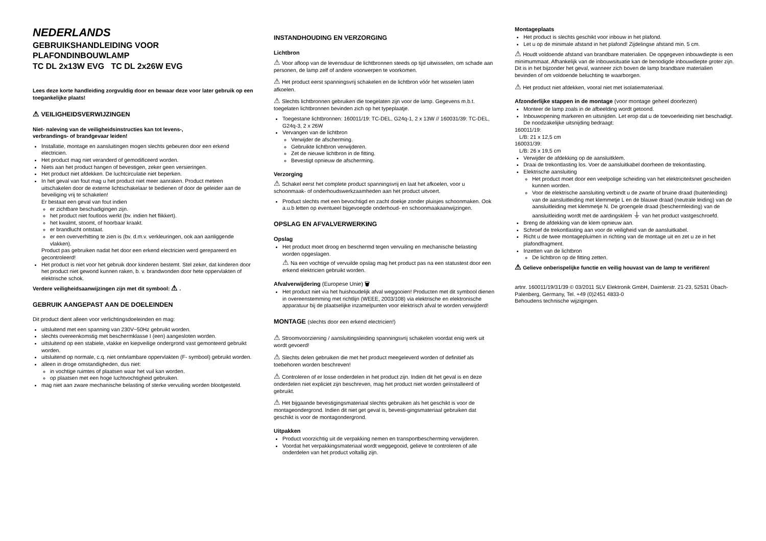NEDERLANDS
GEBRUIKSHANDLEIDING VOOR
PLAFONDINBOUWLAMP
TC DL 2x13W EVG TC DL 2x26W EVG
Lees deze korte handleiding zorgvuldig door en bewaar deze voor later gebruik op een toegankelijke plaats!
⚠ VEILIGHEIDSVERWIJZINGEN
Niet- naleving van de veiligheidsinstructies kan tot levens-,
verbrandings- of brandgevaar leiden!
Installatie, montage en aansluitingen mogen slechts gebeuren door een erkend electricien.
Het product mag niet veranderd of gemodificeerd worden.
Niets aan het product hangen of bevestigen, zeker geen versieringen.
Het product niet afdekken. De luchtcirculatie niet beperken.
In het geval van fout mag u het product niet meer aanraken. Product meteen uitschakelen door de externe lichtschakelaar te bedienen of door de geleider aan de beveiliging vrij te schakelen!
Er bestaat een geval van fout indien
er zichtbare beschadigingen zijn.
het product niet foutloos werkt (bv. indien het flikkert).
het kwalmt, stoomt, of hoorbaar kraakt.
er brandlucht ontstaat.
er een oververhitting te zien is (bv. d.m.v. verkleuringen, ook aan aanliggende vlakken).
Product pas gebruiken nadat het door een erkend electricien werd gerepareerd en gecontroleerd!
Het product is niet voor het gebruik door kinderen bestemt. Stel zeker, dat kinderen door het product niet gewond kunnen raken, b. v. brandwonden door hete oppervlakten of elektrische schok.
Verdere veiligheidsaanwijzingen zijn met dit symbool: ⚠ .
GEBRUIK AANGEPAST AAN DE DOELEINDEN
Dit product dient alleen voor verlichtingsdoeleinden en mag:
uitsluitend met een spanning van 230V~50Hz gebruikt worden.
slechts overeenkomstig met beschermklasse I (een) aangesloten worden.
uitsluitend op een stabiele, vlakke en kiepveilige ondergrond vast gemonteerd gebruikt worden.
uitsluitend op normale, c.q. niet ontvlambare oppervlakten (F- symbool) gebruikt worden.
alleen in droge omstandigheden, dus niet:
in vochtige ruimtes of plaatsen waar het vuil kan worden.
op plaatsen met een hoge luchtvochtigheid gebruiken.
mag niet aan zware mechanische belasting of sterke vervuiling worden blootgesteld.
INSTANDHOUDING EN VERZORGING
Lichtbron
⚠ Voor afloop van de levensduur de lichtbronnen steeds op tijd uitwisselen, om schade aan personen, de lamp zelf of andere voorwerpen te voorkomen.
⚠ Het product eerst spanningsvrij schakelen en de lichtbron vóór het wisselen laten afkoelen.
⚠ Slechts lichtbronnen gebruiken die toegelaten zijn voor de lamp. Gegevens m.b.t. toegelaten lichtbronnen bevinden zich op het typeplaatje.
Toegestane lichtbronnen: 160011/19: TC-DEL, G24q-1, 2 x 13W // 160031/39: TC-DEL, G24q-3, 2 x 26W
Vervangen van de lichtbron
Verwijder de afscherming.
Gebruikte lichtbron verwijderen.
Zet de nieuwe lichtbron in de fitting.
Bevestigt opnieuw de afscherming.
Verzorging
⚠ Schakel eerst het complete product spanningsvrij en laat het afkoelen, voor u schoonmaak- of onderhoudswerkzaamheden aan het product uitvoert.
Product slechts met een bevochtigd en zacht doekje zonder pluisjes schoonmaken. Ook a.u.b letten op eventueel bijgevoegde onderhoud- en schoonmaakaanwijzingen.
OPSLAG EN AFVALVERWERKING
Opslag
Het product moet droog en beschermd tegen vervuiling en mechanische belasting worden opgeslagen.
⚠ Na een vochtige of vervuilde opslag mag het product pas na een statustest door een erkend elektricien gebruikt worden.
Afvalverwijdering (Europese Unie) 🗑
Het product niet via het huishoudelijk afval weggooien! Producten met dit symbool dienen in overeenstemming met richtlijn (WEEE, 2003/108) via elektrische en elektronische apparatuur bij de plaatselijke inzamelpunten voor elektrisch afval te worden verwijderd!
MONTAGE (slechts door een erkend electricien!)
⚠ Stroomvoorziening / aansluitingsleiding spanningsvrij schakelen voordat enig werk uit wordt gevoerd!
⚠ Slechts delen gebruiken die met het product meegeleverd worden of definitief als toebehoren worden beschreven!
⚠ Controleren of er losse onderdelen in het product zijn. Indien dit het geval is en deze onderdelen niet expliciet zijn beschreven, mag het product niet worden geïnstalleerd of gebruikt.
⚠ Het bijgaande bevestigingsmateriaal slechts gebruiken als het geschikt is voor de montageondergrond. Indien dit niet get geval is, bevesti-gingsmateriaal gebruiken dat geschikt is voor de montagondergrond.
Uitpakken
Product voorzichtig uit de verpakking nemen en transportbescherming verwijderen.
Voordat het verpakkingsmateriaal wordt weggegooid, gelieve te controleren of alle onderdelen van het product voltallig zijn.
Montageplaats
Het product is slechts geschikt voor inbouw in het plafond.
Let u op de minimale afstand in het plafond! Zijdelingse afstand min. 5 cm.
⚠ Houdt voldoende afstand van brandbare materialien. De opgegeven inbouwdiepte is een minimummaat. Afhankelijk van de inbouwsituatie kan de benodigde inbouwdiepte groter zijn. Dit is in het bijzonder het geval, wanneer zich boven de lamp brandbare materialien bevinden of om voldoende beluchting te waarborgen.
⚠ Het product niet afdekken, vooral niet met isolatiemateriaal.
Afzonderlijke stappen in de montage (voor montage geheel doorlezen)
Monteer de lamp zoals in de afbeelding wordt getoond.
Inbouwopening markeren en uitsnijden. Let erop dat u de toevoerleiding niet beschadigt. De noodzakelijke uitsnijding bedraagt:
160011/19:
L/B: 21 x 12,5 cm
160031/39:
L/B: 26 x 19,5 cm
Verwijder de afdekking op de aansluitklem.
Draai de trekontlasting los. Voer de aansluitkabel doorheen de trekontlasting.
Elektrische aansluiting
Het product moet door een veelpolige scheiding van het elektriciteitsnet gescheiden kunnen worden.
Voor de elektrische aansluiting verbindt u de zwarte of bruine draad (buitenleiding) van de aansluitleiding met klemmetje L en de blauwe draad (neutrale leiding) van de aansluitleiding met klemmetje N. De groengele draad (beschermleiding) van de aansluitleiding wordt met de aardingsklem ⏚ van het product vastgeschroefd.
Breng de afdekking van de klem opnieuw aan.
Schroef de trekontlasting aan voor de veiligheid van de aansluitkabel.
Richt u de twee montagepluimen in richting van de montage uit en zet u ze in het plafondfragment.
Inzetten van de lichtbron
De lichtbron op de fitting zetten.
⚠ Gelieve onberispelijke functie en veilig houvast van de lamp te verifiëren!
artnr. 160011/19/31/39 © 03/2011 SLV Elektronik GmbH, Daimlerstr. 21-23, 52531 Übach-Palenberg, Germany, Tel. +49 (0)2451 4833-0
Behoudens technische wijzigingen.